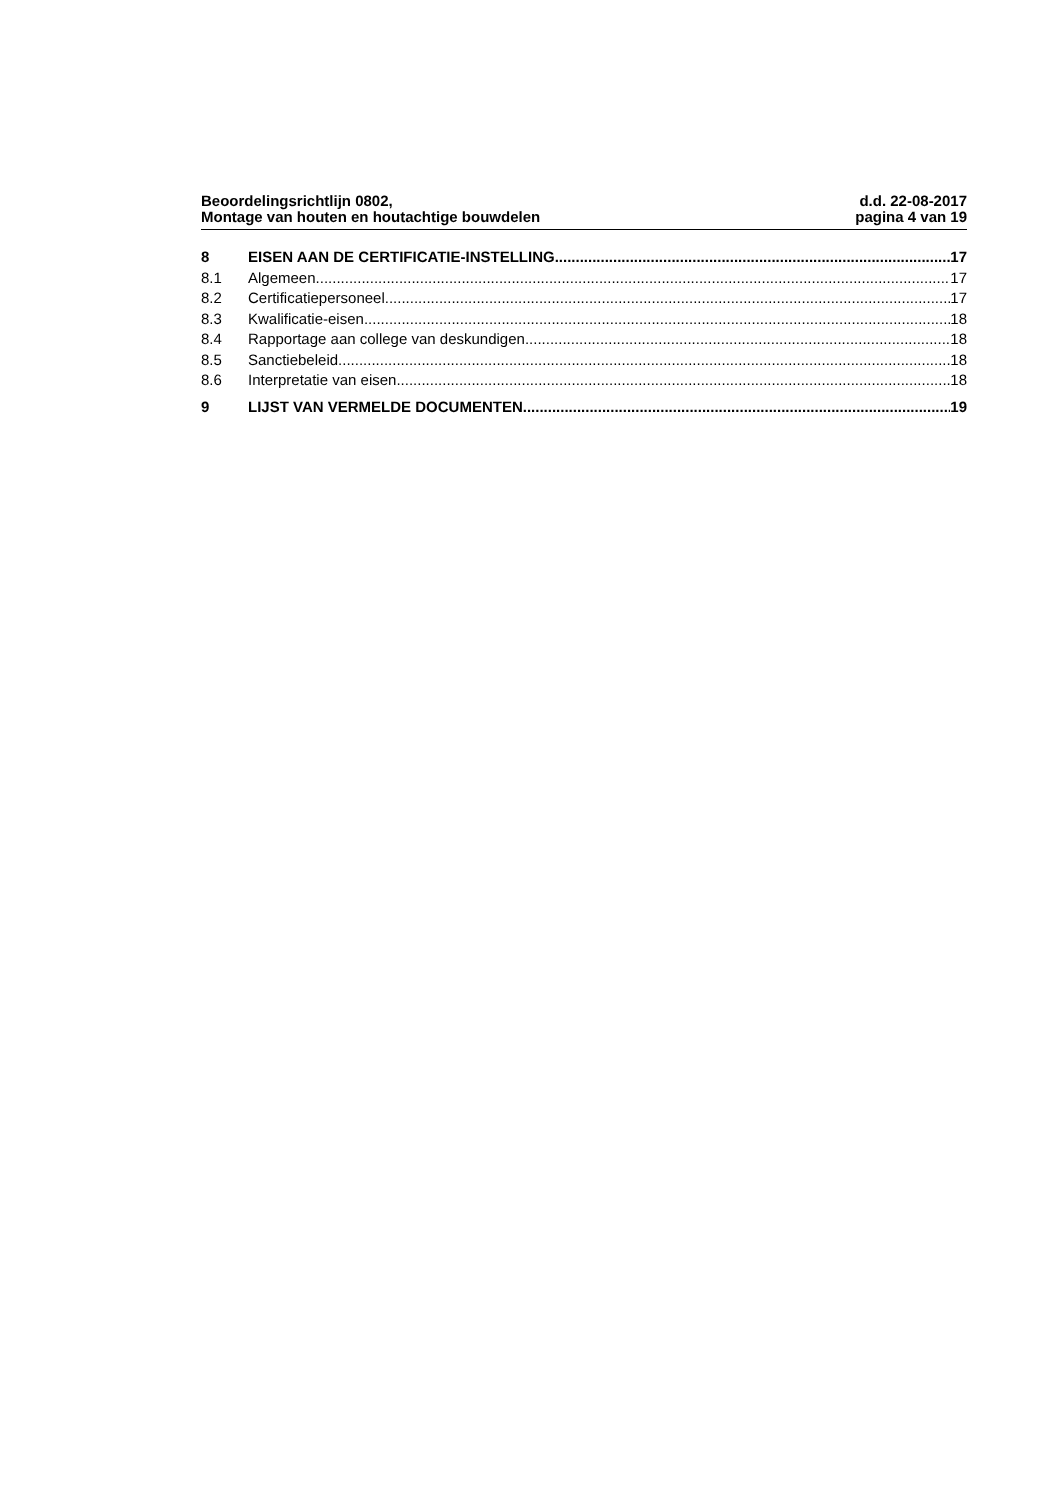Beoordelingsrichtlijn 0802,
Montage van houten en houtachtige bouwdelen
d.d. 22-08-2017
pagina 4 van 19
8 EISEN AAN DE CERTIFICATIE-INSTELLING 17
8.1 Algemeen 17
8.2 Certificatiepersoneel 17
8.3 Kwalificatie-eisen 18
8.4 Rapportage aan college van deskundigen 18
8.5 Sanctiebeleid 18
8.6 Interpretatie van eisen 18
9 LIJST VAN VERMELDE DOCUMENTEN 19